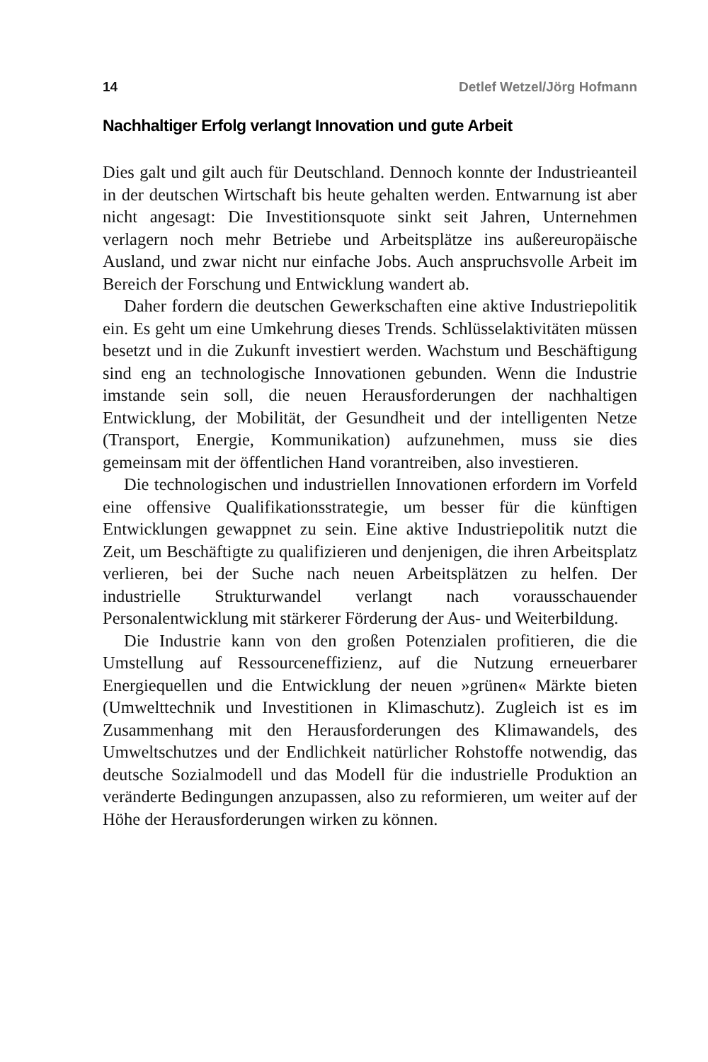14 Detlef Wetzel/Jörg Hofmann
Nachhaltiger Erfolg verlangt Innovation und gute Arbeit
Dies galt und gilt auch für Deutschland. Dennoch konnte der Industrieanteil in der deutschen Wirtschaft bis heute gehalten werden. Entwarnung ist aber nicht angesagt: Die Investitionsquote sinkt seit Jahren, Unternehmen verlagern noch mehr Betriebe und Arbeitsplätze ins außereuropäische Ausland, und zwar nicht nur einfache Jobs. Auch anspruchsvolle Arbeit im Bereich der Forschung und Entwicklung wandert ab.
Daher fordern die deutschen Gewerkschaften eine aktive Industriepolitik ein. Es geht um eine Umkehrung dieses Trends. Schlüsselaktivitäten müssen besetzt und in die Zukunft investiert werden. Wachstum und Beschäftigung sind eng an technologische Innovationen gebunden. Wenn die Industrie imstande sein soll, die neuen Herausforderungen der nachhaltigen Entwicklung, der Mobilität, der Gesundheit und der intelligenten Netze (Transport, Energie, Kommunikation) aufzunehmen, muss sie dies gemeinsam mit der öffentlichen Hand vorantreiben, also investieren.
Die technologischen und industriellen Innovationen erfordern im Vorfeld eine offensive Qualifikationsstrategie, um besser für die künftigen Entwicklungen gewappnet zu sein. Eine aktive Industriepolitik nutzt die Zeit, um Beschäftigte zu qualifizieren und denjenigen, die ihren Arbeitsplatz verlieren, bei der Suche nach neuen Arbeitsplätzen zu helfen. Der industrielle Strukturwandel verlangt nach vorausschauender Personalentwicklung mit stärkerer Förderung der Aus- und Weiterbildung.
Die Industrie kann von den großen Potenzialen profitieren, die die Umstellung auf Ressourceneffizienz, auf die Nutzung erneuerbarer Energiequellen und die Entwicklung der neuen »grünen« Märkte bieten (Umwelttechnik und Investitionen in Klimaschutz). Zugleich ist es im Zusammenhang mit den Herausforderungen des Klimawandels, des Umweltschutzes und der Endlichkeit natürlicher Rohstoffe notwendig, das deutsche Sozialmodell und das Modell für die industrielle Produktion an veränderte Bedingungen anzupassen, also zu reformieren, um weiter auf der Höhe der Herausforderungen wirken zu können.